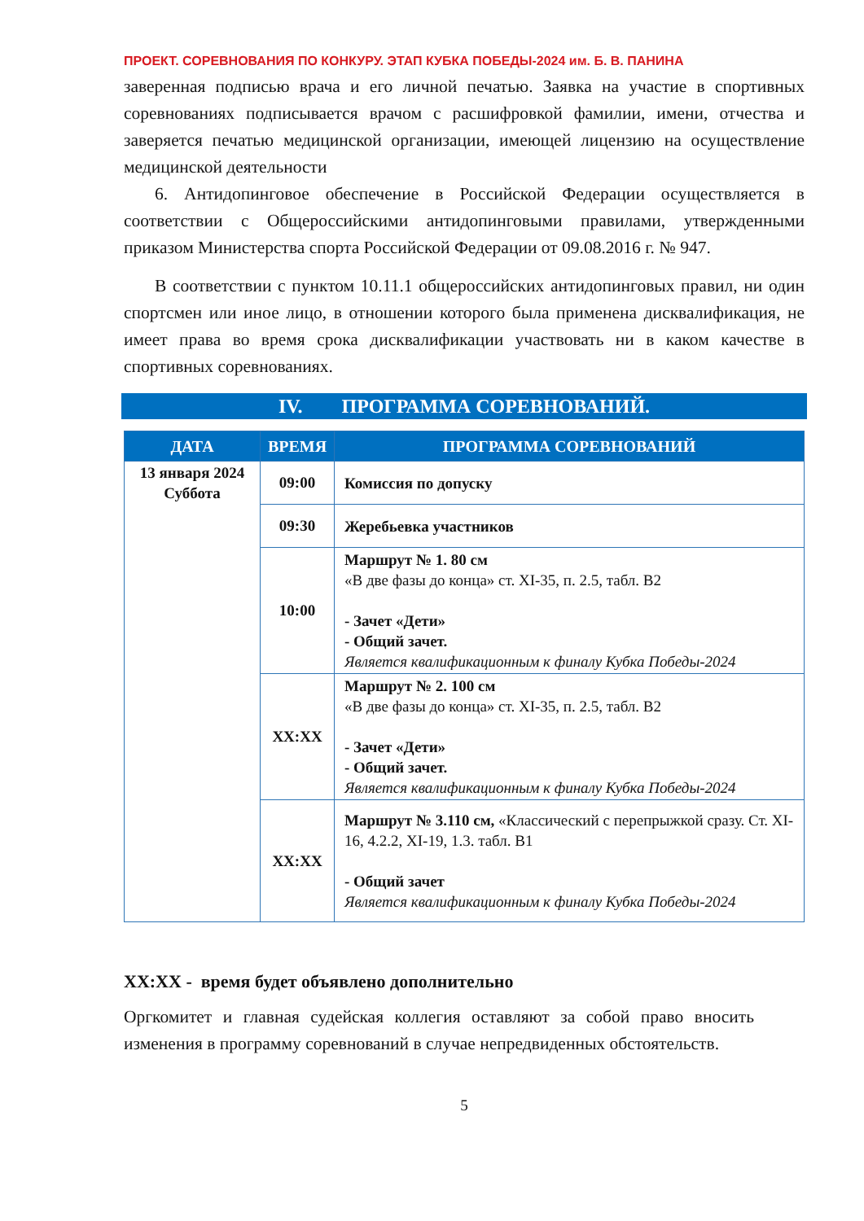ПРОЕКТ. СОРЕВНОВАНИЯ ПО КОНКУРУ. ЭТАП КУБКА ПОБЕДЫ-2024 им. Б. В. ПАНИНА
заверенная подписью врача и его личной печатью. Заявка на участие в спортивных соревнованиях подписывается врачом с расшифровкой фамилии, имени, отчества и заверяется печатью медицинской организации, имеющей лицензию на осуществление медицинской деятельности
6. Антидопинговое обеспечение в Российской Федерации осуществляется в соответствии с Общероссийскими антидопинговыми правилами, утвержденными приказом Министерства спорта Российской Федерации от 09.08.2016 г. № 947.
В соответствии с пунктом 10.11.1 общероссийских антидопинговых правил, ни один спортсмен или иное лицо, в отношении которого была применена дисквалификация, не имеет права во время срока дисквалификации участвовать ни в каком качестве в спортивных соревнованиях.
IV. ПРОГРАММА СОРЕВНОВАНИЙ.
| ДАТА | ВРЕМЯ | ПРОГРАММА СОРЕВНОВАНИЙ |
| --- | --- | --- |
| 13 января 2024 Суббота | 09:00 | Комиссия по допуску |
| | 09:30 | Жеребьевка участников |
| | 10:00 | Маршрут № 1. 80 см «В две фазы до конца» ст. XI-35, п. 2.5, табл. В2 - Зачет «Дети» - Общий зачет. Является квалификационным к финалу Кубка Победы-2024 |
| | XX:XX | Маршрут № 2. 100 см «В две фазы до конца» ст. XI-35, п. 2.5, табл. В2 - Зачет «Дети» - Общий зачет. Является квалификационным к финалу Кубка Победы-2024 |
| | XX:XX | Маршрут № 3.110 см, «Классический с перепрыжкой сразу. Ст. XI-16, 4.2.2, XI-19, 1.3. табл. В1 - Общий зачет Является квалификационным к финалу Кубка Победы-2024 |
XX:XX - время будет объявлено дополнительно
Оргкомитет и главная судейская коллегия оставляют за собой право вносить изменения в программу соревнований в случае непредвиденных обстоятельств.
5